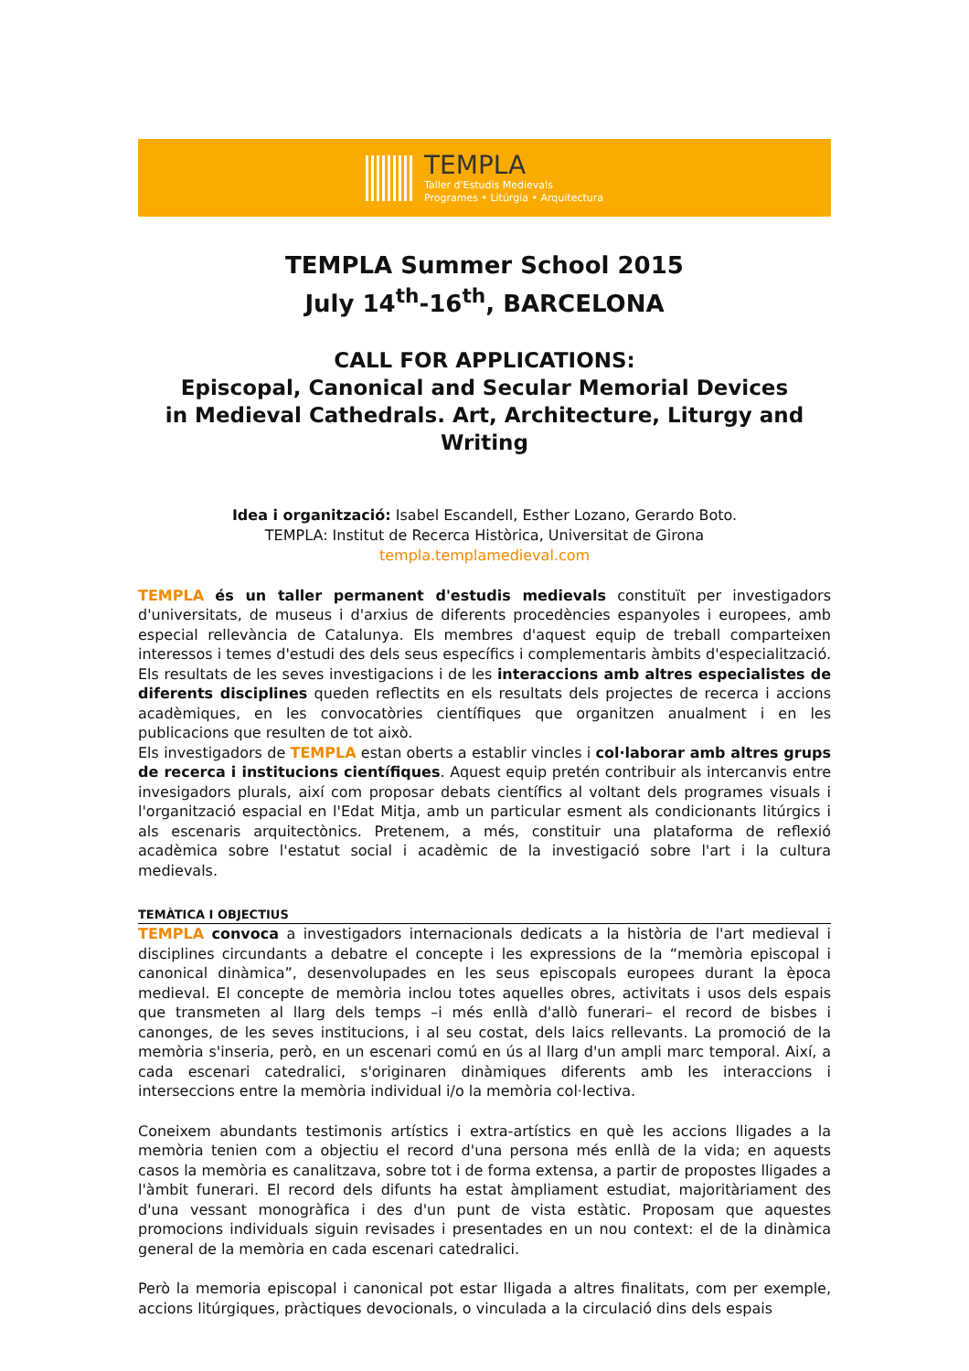TEMPLA
Taller d'Estudis Medievals
Programes • Litúrgia • Arquitectura
TEMPLA Summer School 2015
July 14<sup>th</sup>-16<sup>th</sup>, BARCELONA
CALL FOR APPLICATIONS:
Episcopal, Canonical and Secular Memorial Devices
in Medieval Cathedrals. Art, Architecture, Liturgy and Writing
Idea i organització: Isabel Escandell, Esther Lozano, Gerardo Boto.
TEMPLA: Institut de Recerca Històrica, Universitat de Girona
templa.templamedieval.com
TEMPLA és un taller permanent d'estudis medievals constituït per investigadors d'universitats, de museus i d'arxius de diferents procedències espanyoles i europees, amb especial rellevància de Catalunya. Els membres d'aquest equip de treball comparteixen interessos i temes d'estudi des dels seus específics i complementaris àmbits d'especialització. Els resultats de les seves investigacions i de les interaccions amb altres especialistes de diferents disciplines queden reflectits en els resultats dels projectes de recerca i accions acadèmiques, en les convocatòries científiques que organitzen anualment i en les publicacions que resulten de tot això.
Els investigadors de TEMPLA estan oberts a establir vincles i col·laborar amb altres grups de recerca i institucions científiques. Aquest equip pretén contribuir als intercanvis entre invesigadors plurals, així com proposar debats científics al voltant dels programes visuals i l'organització espacial en l'Edat Mitja, amb un particular esment als condicionants litúrgics i als escenaris arquitectònics. Pretenem, a més, constituir una plataforma de reflexió acadèmica sobre l'estatut social i acadèmic de la investigació sobre l'art i la cultura medievals.
TEMÀTICA I OBJECTIUS
TEMPLA convoca a investigadors internacionals dedicats a la història de l'art medieval i disciplines circundants a debatre el concepte i les expressions de la “memòria episcopal i canonical dinàmica”, desenvolupades en les seus episcopals europees durant la època medieval. El concepte de memòria inclou totes aquelles obres, activitats i usos dels espais que transmeten al llarg dels temps –i més enllà d'allò funerari– el record de bisbes i canonges, de les seves institucions, i al seu costat, dels laics rellevants. La promoció de la memòria s'inseria, però, en un escenari comú en ús al llarg d'un ampli marc temporal. Així, a cada escenari catedralici, s'originaren dinàmiques diferents amb les interaccions i interseccions entre la memòria individual i/o la memòria col·lectiva.
Coneixem abundants testimonis artístics i extra-artístics en què les accions lligades a la memòria tenien com a objectiu el record d'una persona més enllà de la vida; en aquests casos la memòria es canalitzava, sobre tot i de forma extensa, a partir de propostes lligades a l'àmbit funerari. El record dels difunts ha estat àmpliament estudiat, majoritàriament des d'una vessant monogràfica i des d'un punt de vista estàtic. Proposam que aquestes promocions individuals siguin revisades i presentades en un nou context: el de la dinàmica general de la memòria en cada escenari catedralici.
Però la memoria episcopal i canonical pot estar lligada a altres finalitats, com per exemple, accions litúrgiques, pràctiques devocionals, o vinculada a la circulació dins dels espais